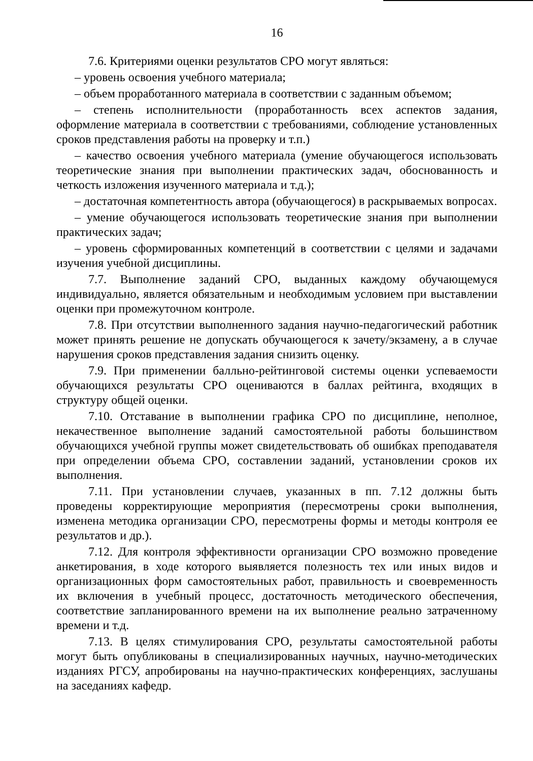16
7.6. Критериями оценки результатов СРО могут являться:
– уровень освоения учебного материала;
– объем проработанного материала в соответствии с заданным объемом;
– степень исполнительности (проработанность всех аспектов задания, оформление материала в соответствии с требованиями, соблюдение установленных сроков представления работы на проверку и т.п.)
– качество освоения учебного материала (умение обучающегося использовать теоретические знания при выполнении практических задач, обоснованность и четкость изложения изученного материала и т.д.);
– достаточная компетентность автора (обучающегося) в раскрываемых вопросах.
– умение обучающегося использовать теоретические знания при выполнении практических задач;
– уровень сформированных компетенций в соответствии с целями и задачами изучения учебной дисциплины.
7.7. Выполнение заданий СРО, выданных каждому обучающемуся индивидуально, является обязательным и необходимым условием при выставлении оценки при промежуточном контроле.
7.8. При отсутствии выполненного задания научно-педагогический работник может принять решение не допускать обучающегося к зачету/экзамену, а в случае нарушения сроков представления задания снизить оценку.
7.9. При применении балльно-рейтинговой системы оценки успеваемости обучающихся результаты СРО оцениваются в баллах рейтинга, входящих в структуру общей оценки.
7.10. Отставание в выполнении графика СРО по дисциплине, неполное, некачественное выполнение заданий самостоятельной работы большинством обучающихся учебной группы может свидетельствовать об ошибках преподавателя при определении объема СРО, составлении заданий, установлении сроков их выполнения.
7.11. При установлении случаев, указанных в пп. 7.12 должны быть проведены корректирующие мероприятия (пересмотрены сроки выполнения, изменена методика организации СРО, пересмотрены формы и методы контроля ее результатов и др.).
7.12. Для контроля эффективности организации СРО возможно проведение анкетирования, в ходе которого выявляется полезность тех или иных видов и организационных форм самостоятельных работ, правильность и своевременность их включения в учебный процесс, достаточность методического обеспечения, соответствие запланированного времени на их выполнение реально затраченному времени и т.д.
7.13. В целях стимулирования СРО, результаты самостоятельной работы могут быть опубликованы в специализированных научных, научно-методических изданиях РГСУ, апробированы на научно-практических конференциях, заслушаны на заседаниях кафедр.